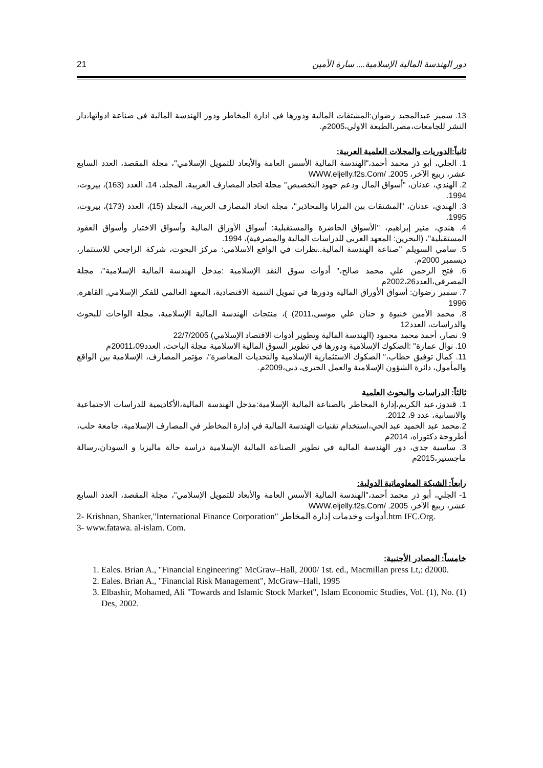21 دور الهندسة المالية الإسلامية.... سارة الأمين
13. سمير عبدالمجيد رضوان:المشتقات المالية ودورها في ادارة المخاطر ودور الهندسة المالية في صناعة ادواتها،دار النشر للجامعات،مصر،الطبعة الاولي،2005م.
ثانياً:الدوريات والمجلات العلمية العربية:
1. الجلي، أبو ذر محمد أحمد،"الهندسة المالية الأسس العامة والأبعاد للتمويل الإسلامي"، مجلة المقصد، العدد السابع عشر، ربيع الآخر، 2005. /WWW.eljelly.f2s.Com
2. الهندي، عدنان، "أسواق المال ودعم جهود التخصيص" مجلة اتحاد المصارف العربية، المجلد، 14، العدد (163)، بيروت، 1994.
3. الهندي، عدنان، "المشتقات بين المزايا والمحاذير"، مجلة اتحاد المصارف العربية، المجلد (15)، العدد (173)، بيروت، 1995.
4. هندي، منير إبراهيم، "الأسواق الحاضرة والمستقبلية: أسواق الأوراق المالية وأسواق الاختيار وأسواق العقود المستقبلية"، (البحرين: المعهد العربي للدراسات المالية والمصرفية)، 1994.
5. سامي السويلم "صناعة الهندسة المالية..نظرات في الواقع الاسلامي: مركز البحوث، شركة الراجحي للاستثمار، ديسمبر 2000م.
6. فتح الرحمن علي محمد صالح،" أدوات سوق النقد الإسلامية :مدخل الهندسة المالية الإسلامية"، مجلة المصرفي،العدد2002،26م
7. سمير رضوان: أسواق الأوراق المالية ودورها في تمويل التنمية الاقتصادية، المعهد العالمي للفكر الإسلامي, القاهرة, 1996
8. محمد الأمين خنيوة و حنان علي موسى،2011) )، منتجات الهندسة المالية الإسلامية، مجلة الواحات للبحوث والدراسات، العدد12
9. نصار، أحمد محمد محمود (الهندسة المالية وتطوير أدوات الاقتصاد الإسلامي) 22/7/2005
10. نوال عمارة" :الصكوك الإسلامية ودورها في تطوير السوق المالية الاسلامية مجلة الباحث، العدد20011،09م
11. كمال توفيق حطاب،" الصكوك الاستثمارية الإسلامية والتحديات المعاصرة"، مؤتمر المصارف، الإسلامية بين الواقع والمأمول، دائرة الشؤون الإسلامية والعمل الخيري، دبي،2009م.
ثالثاً: الدراسات والبحوث العلمية
1. قندوز،عبد الكريم،إدارة المخاطر بالصناعة المالية الإسلامية:مدخل الهندسة المالية،الأكاديمية للدراسات الاجتماعية والانسانية، عدد 9، 2012.
2.محمد عبد الحميد عبد الحي،استخدام تقنيات الهندسة المالية في إدارة المخاطر في المصارف الإسلامية، جامعة حلب، أطروحة دكتوراه، 2014م
3. ساسية جدي، دور الهندسة المالية في تطوير الصناعة المالية الإسلامية دراسة حالة ماليزيا و السودان،رسالة ماجستير،2015م
رابعاً: الشبكة المعلوماتية الدولية:
1- الجلي، أبو ذر محمد أحمد،"الهندسة المالية الأسس العامة والأبعاد للتمويل الإسلامي"، مجلة المقصد، العدد السابع عشر، ربيع الآخر، 2005. /WWW.eljelly.f2s.Com
2- Krishnan, Shanker,"International Finance Corporation" أدوات وخدمات إدارة المخاطر.htm IFC.Org.
3- www.fatawa. al-islam. Com.
خامساً: المصادر الأجنبية:
1. Eales. Brian A., "Financial Engineering" McGraw–Hall, 2000/ 1st. ed., Macmillan press Lt,: d2000.
2. Eales. Brian A., "Financial Risk Management", McGraw–Hall, 1995
3. Elbashir, Mohamed, Ali "Towards and Islamic Stock Market", Islam Economic Studies, Vol. (1), No. (1) Des, 2002.